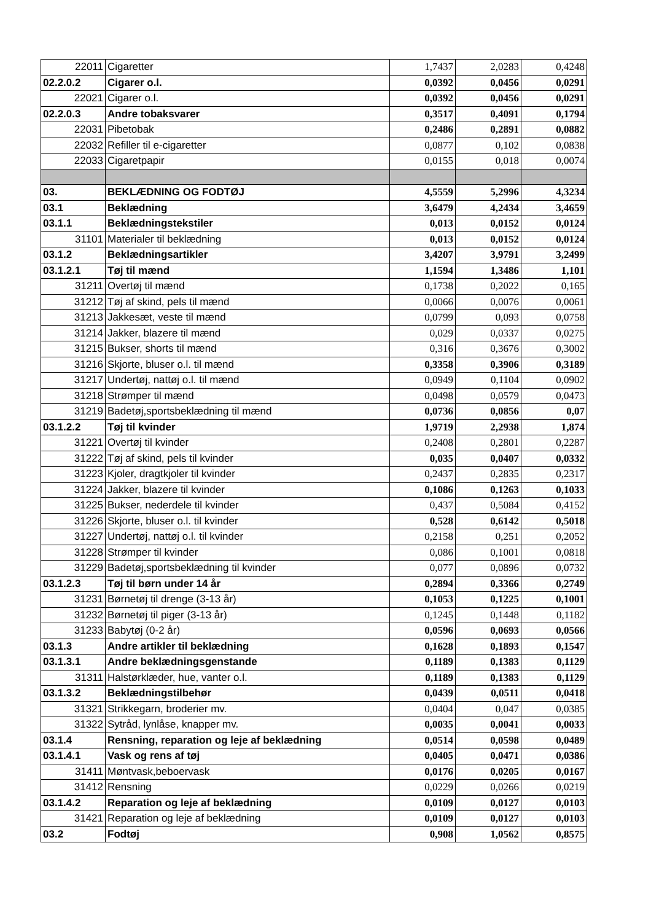| 22011 | Cigaretter | 1,7437 | 2,0283 | 0,4248 |
| 02.2.0.2 | Cigarer o.l. | 0,0392 | 0,0456 | 0,0291 |
| 22021 | Cigarer o.l. | 0,0392 | 0,0456 | 0,0291 |
| 02.2.0.3 | Andre tobaksvarer | 0,3517 | 0,4091 | 0,1794 |
| 22031 | Pibetobak | 0,2486 | 0,2891 | 0,0882 |
| 22032 | Refiller til e-cigaretter | 0,0877 | 0,102 | 0,0838 |
| 22033 | Cigaretpapir | 0,0155 | 0,018 | 0,0074 |
| 03. | BEKLÆDNING OG FODTØJ | 4,5559 | 5,2996 | 4,3234 |
| 03.1 | Beklædning | 3,6479 | 4,2434 | 3,4659 |
| 03.1.1 | Beklædningstekstiler | 0,013 | 0,0152 | 0,0124 |
| 31101 | Materialer til beklædning | 0,013 | 0,0152 | 0,0124 |
| 03.1.2 | Beklædningsartikler | 3,4207 | 3,9791 | 3,2499 |
| 03.1.2.1 | Tøj til mænd | 1,1594 | 1,3486 | 1,101 |
| 31211 | Overtøj til mænd | 0,1738 | 0,2022 | 0,165 |
| 31212 | Tøj af skind, pels til mænd | 0,0066 | 0,0076 | 0,0061 |
| 31213 | Jakkesæt, veste til mænd | 0,0799 | 0,093 | 0,0758 |
| 31214 | Jakker, blazere til mænd | 0,029 | 0,0337 | 0,0275 |
| 31215 | Bukser, shorts til mænd | 0,316 | 0,3676 | 0,3002 |
| 31216 | Skjorte, bluser o.l. til mænd | 0,3358 | 0,3906 | 0,3189 |
| 31217 | Undertøj, nattøj o.l. til mænd | 0,0949 | 0,1104 | 0,0902 |
| 31218 | Strømper til mænd | 0,0498 | 0,0579 | 0,0473 |
| 31219 | Badetøj,sportsbeklædning til mænd | 0,0736 | 0,0856 | 0,07 |
| 03.1.2.2 | Tøj til kvinder | 1,9719 | 2,2938 | 1,874 |
| 31221 | Overtøj til kvinder | 0,2408 | 0,2801 | 0,2287 |
| 31222 | Tøj af skind, pels til kvinder | 0,035 | 0,0407 | 0,0332 |
| 31223 | Kjoler, dragtkjoler til kvinder | 0,2437 | 0,2835 | 0,2317 |
| 31224 | Jakker, blazere til kvinder | 0,1086 | 0,1263 | 0,1033 |
| 31225 | Bukser, nederdele til kvinder | 0,437 | 0,5084 | 0,4152 |
| 31226 | Skjorte, bluser o.l. til kvinder | 0,528 | 0,6142 | 0,5018 |
| 31227 | Undertøj, nattøj o.l. til kvinder | 0,2158 | 0,251 | 0,2052 |
| 31228 | Strømper til kvinder | 0,086 | 0,1001 | 0,0818 |
| 31229 | Badetøj,sportsbeklædning til kvinder | 0,077 | 0,0896 | 0,0732 |
| 03.1.2.3 | Tøj til børn under 14 år | 0,2894 | 0,3366 | 0,2749 |
| 31231 | Børnetøj til drenge (3-13 år) | 0,1053 | 0,1225 | 0,1001 |
| 31232 | Børnetøj til piger (3-13 år) | 0,1245 | 0,1448 | 0,1182 |
| 31233 | Babytøj (0-2 år) | 0,0596 | 0,0693 | 0,0566 |
| 03.1.3 | Andre artikler til beklædning | 0,1628 | 0,1893 | 0,1547 |
| 03.1.3.1 | Andre beklædningsgenstande | 0,1189 | 0,1383 | 0,1129 |
| 31311 | Halstørklæder, hue, vanter o.l. | 0,1189 | 0,1383 | 0,1129 |
| 03.1.3.2 | Beklædningstilbehør | 0,0439 | 0,0511 | 0,0418 |
| 31321 | Strikkegarn, broderier mv. | 0,0404 | 0,047 | 0,0385 |
| 31322 | Sytråd, lynlåse, knapper mv. | 0,0035 | 0,0041 | 0,0033 |
| 03.1.4 | Rensning, reparation og leje af beklædning | 0,0514 | 0,0598 | 0,0489 |
| 03.1.4.1 | Vask og rens af tøj | 0,0405 | 0,0471 | 0,0386 |
| 31411 | Møntvask,beboervask | 0,0176 | 0,0205 | 0,0167 |
| 31412 | Rensning | 0,0229 | 0,0266 | 0,0219 |
| 03.1.4.2 | Reparation og leje af beklædning | 0,0109 | 0,0127 | 0,0103 |
| 31421 | Reparation og leje af beklædning | 0,0109 | 0,0127 | 0,0103 |
| 03.2 | Fodtøj | 0,908 | 1,0562 | 0,8575 |